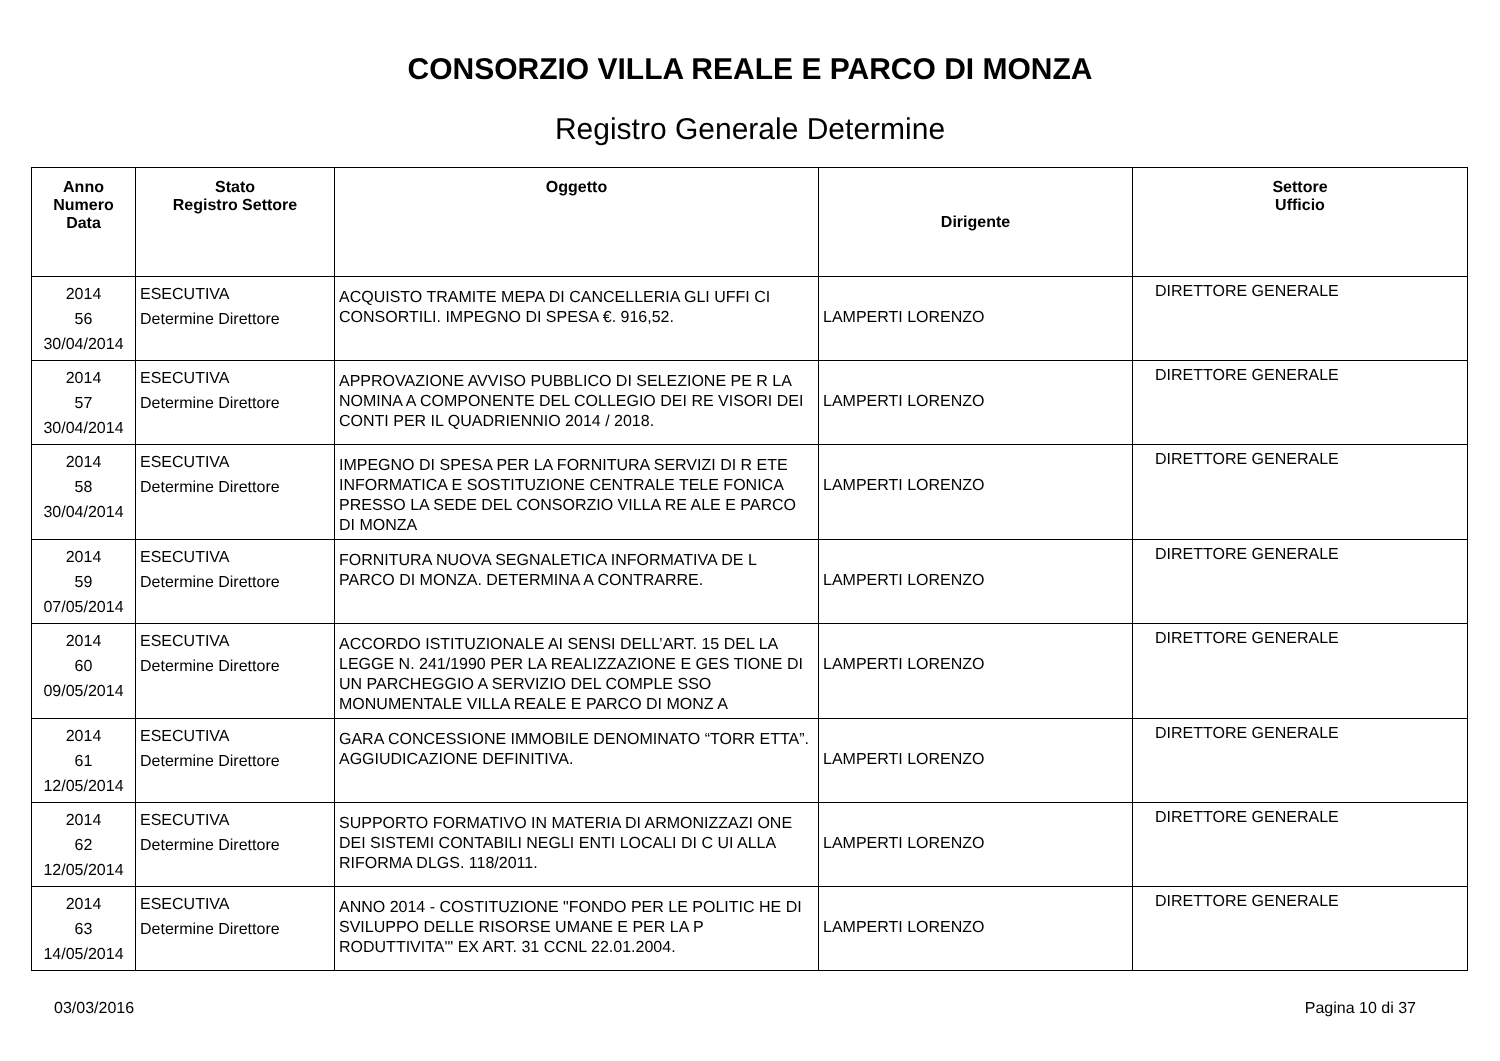CONSORZIO VILLA REALE E PARCO DI MONZA
Registro Generale Determine
| Anno Numero Data | Stato Registro Settore | Oggetto | Dirigente | Settore Ufficio |
| --- | --- | --- | --- | --- |
| 2014 56 30/04/2014 | ESECUTIVA Determine Direttore | ACQUISTO TRAMITE MEPA DI CANCELLERIA GLI UFFI CI CONSORTILI. IMPEGNO DI SPESA €. 916,52. | LAMPERTI LORENZO | DIRETTORE GENERALE |
| 2014 57 30/04/2014 | ESECUTIVA Determine Direttore | APPROVAZIONE AVVISO PUBBLICO DI SELEZIONE PE R LA NOMINA A COMPONENTE DEL COLLEGIO DEI RE VISORI DEI CONTI PER IL QUADRIENNIO 2014 / 2018. | LAMPERTI LORENZO | DIRETTORE GENERALE |
| 2014 58 30/04/2014 | ESECUTIVA Determine Direttore | IMPEGNO DI SPESA PER LA FORNITURA SERVIZI DI R ETE INFORMATICA E SOSTITUZIONE CENTRALE TELE FONICA PRESSO LA SEDE DEL CONSORZIO VILLA RE ALE E PARCO DI MONZA | LAMPERTI LORENZO | DIRETTORE GENERALE |
| 2014 59 07/05/2014 | ESECUTIVA Determine Direttore | FORNITURA NUOVA SEGNALETICA INFORMATIVA DE L PARCO DI MONZA. DETERMINA A CONTRARRE. | LAMPERTI LORENZO | DIRETTORE GENERALE |
| 2014 60 09/05/2014 | ESECUTIVA Determine Direttore | ACCORDO ISTITUZIONALE AI SENSI DELL’ART. 15 DEL LA LEGGE N. 241/1990 PER LA REALIZZAZIONE E GES TIONE DI UN PARCHEGGIO A SERVIZIO DEL COMPLE SSO MONUMENTALE VILLA REALE E PARCO DI MONZ A | LAMPERTI LORENZO | DIRETTORE GENERALE |
| 2014 61 12/05/2014 | ESECUTIVA Determine Direttore | GARA CONCESSIONE IMMOBILE DENOMINATO “TORR ETTA”. AGGIUDICAZIONE DEFINITIVA. | LAMPERTI LORENZO | DIRETTORE GENERALE |
| 2014 62 12/05/2014 | ESECUTIVA Determine Direttore | SUPPORTO FORMATIVO IN MATERIA DI ARMONIZZAZI ONE DEI SISTEMI CONTABILI NEGLI ENTI LOCALI DI C UI ALLA RIFORMA DLGS. 118/2011. | LAMPERTI LORENZO | DIRETTORE GENERALE |
| 2014 63 14/05/2014 | ESECUTIVA Determine Direttore | ANNO 2014 - COSTITUZIONE "FONDO PER LE POLITIC HE DI SVILUPPO DELLE RISORSE UMANE E PER LA P RODUTTIVITA'" EX ART. 31 CCNL 22.01.2004. | LAMPERTI LORENZO | DIRETTORE GENERALE |
03/03/2016 Pagina 10 di 37